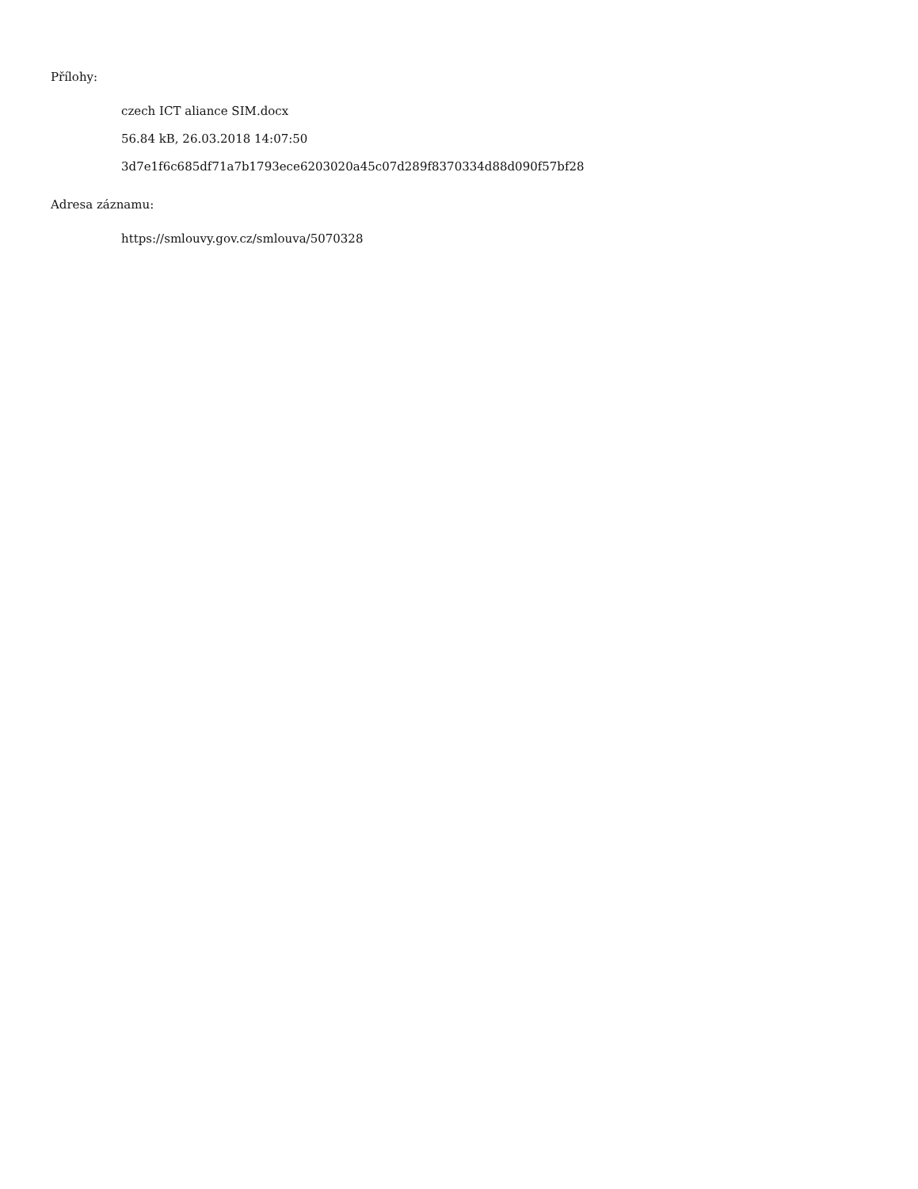Přílohy:
czech ICT aliance SIM.docx
56.84 kB, 26.03.2018 14:07:50
3d7e1f6c685df71a7b1793ece6203020a45c07d289f8370334d88d090f57bf28
Adresa záznamu:
https://smlouvy.gov.cz/smlouva/5070328